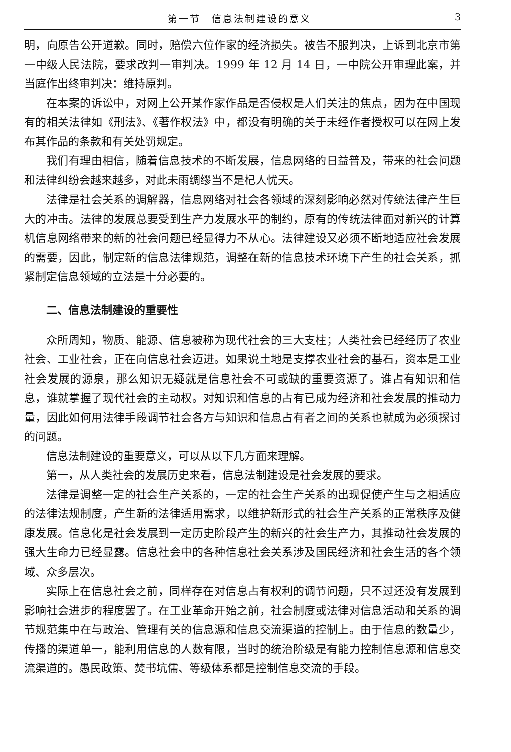第一节　信息法制建设的意义 3
明，向原告公开道歉。同时，赔偿六位作家的经济损失。被告不服判决，上诉到北京市第一中级人民法院，要求改判一审判决。1999 年 12 月 14 日，一中院公开审理此案，并当庭作出终审判决：维持原判。
在本案的诉讼中，对网上公开某作家作品是否侵权是人们关注的焦点，因为在中国现有的相关法律如《刑法》、《著作权法》中，都没有明确的关于未经作者授权可以在网上发布其作品的条款和有关处罚规定。
我们有理由相信，随着信息技术的不断发展，信息网络的日益普及，带来的社会问题和法律纠纷会越来越多，对此未雨绸缪当不是杞人忧天。
法律是社会关系的调解器，信息网络对社会各领域的深刻影响必然对传统法律产生巨大的冲击。法律的发展总要受到生产力发展水平的制约，原有的传统法律面对新兴的计算机信息网络带来的新的社会问题已经显得力不从心。法律建设又必须不断地适应社会发展的需要，因此，制定新的信息法律规范，调整在新的信息技术环境下产生的社会关系，抓紧制定信息领域的立法是十分必要的。
二、信息法制建设的重要性
众所周知，物质、能源、信息被称为现代社会的三大支柱；人类社会已经经历了农业社会、工业社会，正在向信息社会迈进。如果说土地是支撑农业社会的基石，资本是工业社会发展的源泉，那么知识无疑就是信息社会不可或缺的重要资源了。谁占有知识和信息，谁就掌握了现代社会的主动权。对知识和信息的占有已成为经济和社会发展的推动力量，因此如何用法律手段调节社会各方与知识和信息占有者之间的关系也就成为必须探讨的问题。
信息法制建设的重要意义，可以从以下几方面来理解。
第一，从人类社会的发展历史来看，信息法制建设是社会发展的要求。
法律是调整一定的社会生产关系的，一定的社会生产关系的出现促使产生与之相适应的法律法规制度，产生新的法律适用需求，以维护新形式的社会生产关系的正常秩序及健康发展。信息化是社会发展到一定历史阶段产生的新兴的社会生产力，其推动社会发展的强大生命力已经显露。信息社会中的各种信息社会关系涉及国民经济和社会生活的各个领域、众多层次。
实际上在信息社会之前，同样存在对信息占有权利的调节问题，只不过还没有发展到影响社会进步的程度罢了。在工业革命开始之前，社会制度或法律对信息活动和关系的调节规范集中在与政治、管理有关的信息源和信息交流渠道的控制上。由于信息的数量少，传播的渠道单一，能利用信息的人数有限，当时的统治阶级是有能力控制信息源和信息交流渠道的。愚民政策、焚书坑儒、等级体系都是控制信息交流的手段。